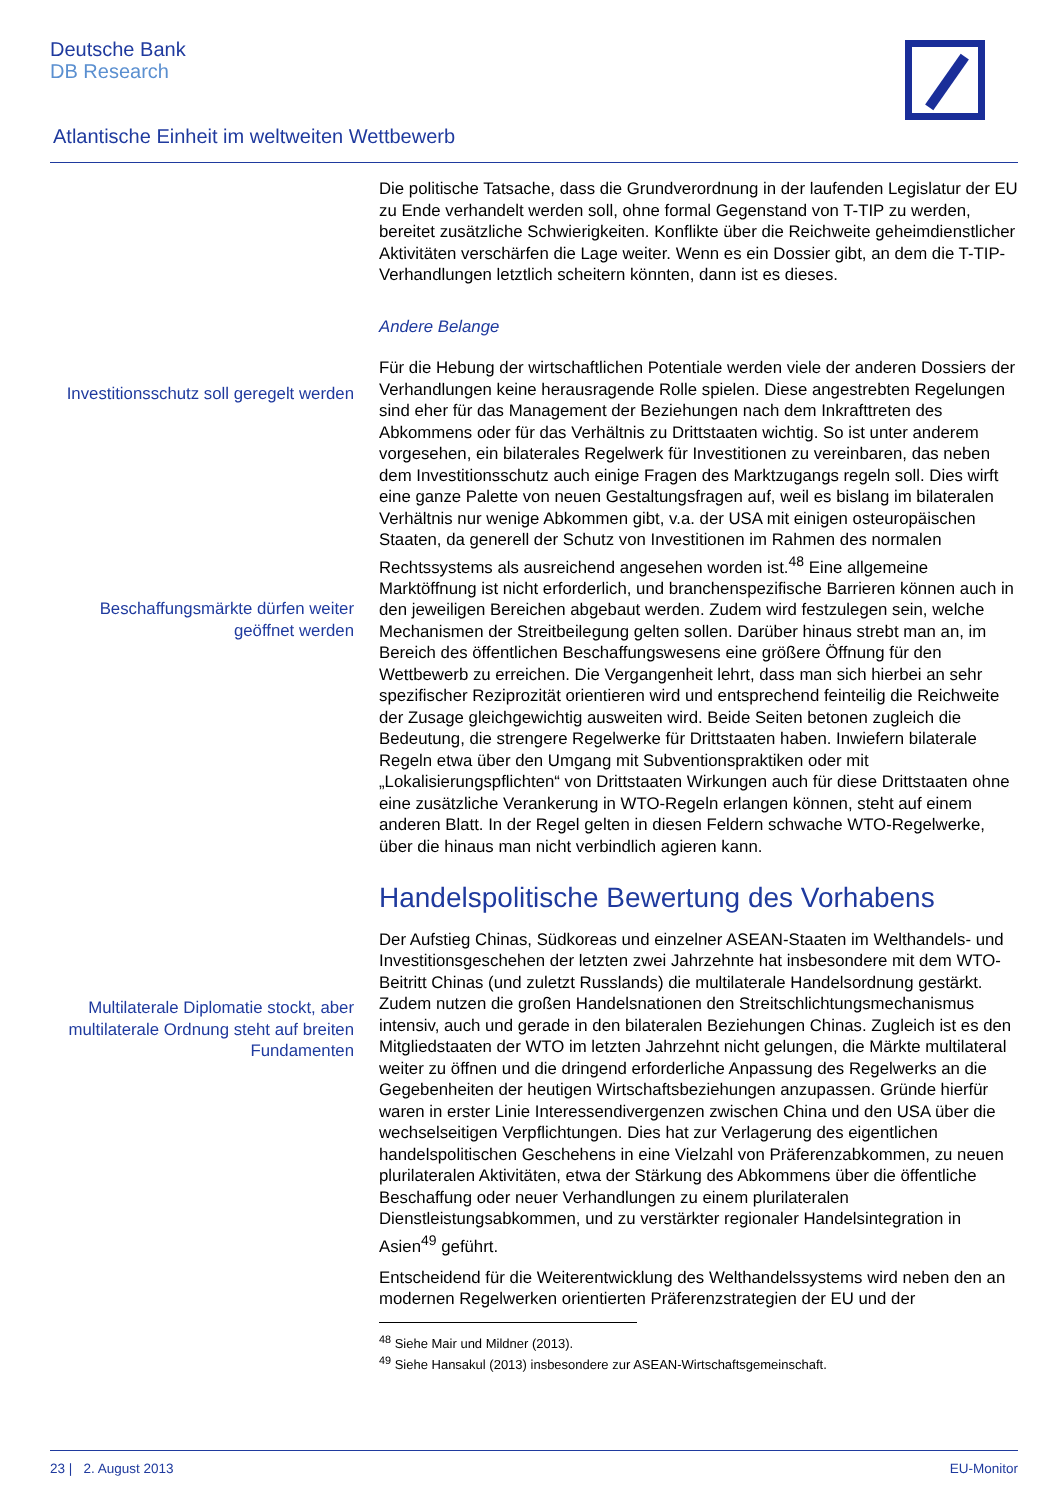Deutsche Bank
DB Research
Atlantische Einheit im weltweiten Wettbewerb
Investitionsschutz soll geregelt werden
Beschaffungsmärkte dürfen weiter geöffnet werden
Multilaterale Diplomatie stockt, aber multilaterale Ordnung steht auf breiten Fundamenten
Die politische Tatsache, dass die Grundverordnung in der laufenden Legislatur der EU zu Ende verhandelt werden soll, ohne formal Gegenstand von T-TIP zu werden, bereitet zusätzliche Schwierigkeiten. Konflikte über die Reichweite geheimdienstlicher Aktivitäten verschärfen die Lage weiter. Wenn es ein Dossier gibt, an dem die T-TIP-Verhandlungen letztlich scheitern könnten, dann ist es dieses.
Andere Belange
Für die Hebung der wirtschaftlichen Potentiale werden viele der anderen Dossiers der Verhandlungen keine herausragende Rolle spielen. Diese angestrebten Regelungen sind eher für das Management der Beziehungen nach dem Inkrafttreten des Abkommens oder für das Verhältnis zu Drittstaaten wichtig. So ist unter anderem vorgesehen, ein bilaterales Regelwerk für Investitionen zu vereinbaren, das neben dem Investitionsschutz auch einige Fragen des Marktzugangs regeln soll. Dies wirft eine ganze Palette von neuen Gestaltungsfragen auf, weil es bislang im bilateralen Verhältnis nur wenige Abkommen gibt, v.a. der USA mit einigen osteuropäischen Staaten, da generell der Schutz von Investitionen im Rahmen des normalen Rechtssystems als ausreichend angesehen worden ist.<sup>48</sup> Eine allgemeine Marktöffnung ist nicht erforderlich, und branchenspezifische Barrieren können auch in den jeweiligen Bereichen abgebaut werden. Zudem wird festzulegen sein, welche Mechanismen der Streitbeilegung gelten sollen. Darüber hinaus strebt man an, im Bereich des öffentlichen Beschaffungswesens eine größere Öffnung für den Wettbewerb zu erreichen. Die Vergangenheit lehrt, dass man sich hierbei an sehr spezifischer Reziprozität orientieren wird und entsprechend feinteilig die Reichweite der Zusage gleichgewichtig ausweiten wird. Beide Seiten betonen zugleich die Bedeutung, die strengere Regelwerke für Drittstaaten haben. Inwiefern bilaterale Regeln etwa über den Umgang mit Subventionspraktiken oder mit „Lokalisierungspflichten“ von Drittstaaten Wirkungen auch für diese Drittstaaten ohne eine zusätzliche Verankerung in WTO-Regeln erlangen können, steht auf einem anderen Blatt. In der Regel gelten in diesen Feldern schwache WTO-Regelwerke, über die hinaus man nicht verbindlich agieren kann.
Handelspolitische Bewertung des Vorhabens
Der Aufstieg Chinas, Südkoreas und einzelner ASEAN-Staaten im Welthandels- und Investitionsgeschehen der letzten zwei Jahrzehnte hat insbesondere mit dem WTO-Beitritt Chinas (und zuletzt Russlands) die multilaterale Handelsordnung gestärkt. Zudem nutzen die großen Handelsnationen den Streitschlichtungsmechanismus intensiv, auch und gerade in den bilateralen Beziehungen Chinas. Zugleich ist es den Mitgliedstaaten der WTO im letzten Jahrzehnt nicht gelungen, die Märkte multilateral weiter zu öffnen und die dringend erforderliche Anpassung des Regelwerks an die Gegebenheiten der heutigen Wirtschaftsbeziehungen anzupassen. Gründe hierfür waren in erster Linie Interessendivergenzen zwischen China und den USA über die wechselseitigen Verpflichtungen. Dies hat zur Verlagerung des eigentlichen handelspolitischen Geschehens in eine Vielzahl von Präferenzabkommen, zu neuen plurilateralen Aktivitäten, etwa der Stärkung des Abkommens über die öffentliche Beschaffung oder neuer Verhandlungen zu einem plurilateralen Dienstleistungsabkommen, und zu verstärkter regionaler Handelsintegration in Asien<sup>49</sup> geführt.
Entscheidend für die Weiterentwicklung des Welthandelssystems wird neben den an modernen Regelwerken orientierten Präferenzstrategien der EU und der
<sup>48</sup> Siehe Mair und Mildner (2013).
<sup>49</sup> Siehe Hansakul (2013) insbesondere zur ASEAN-Wirtschaftsgemeinschaft.
23 | 2. August 2013 EU-Monitor